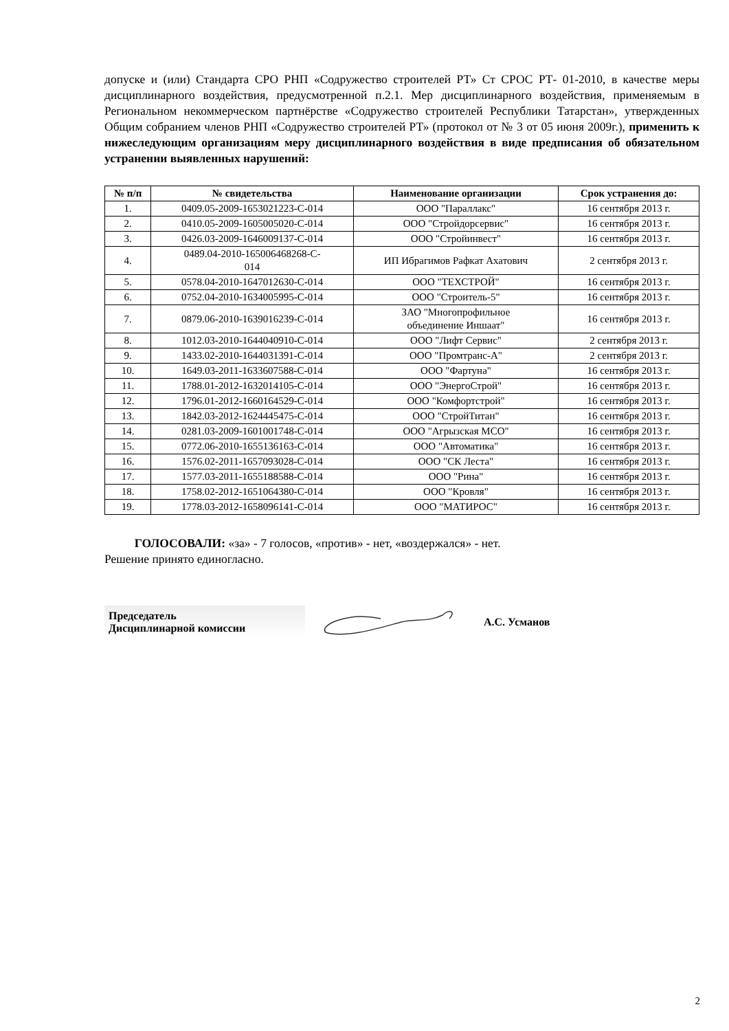допуске и (или) Стандарта СРО РНП «Содружество строителей РТ» Ст СРОС РТ- 01-2010, в качестве меры дисциплинарного воздействия, предусмотренной п.2.1. Мер дисциплинарного воздействия, применяемым в Региональном некоммерческом партнёрстве «Содружество строителей Республики Татарстан», утвержденных Общим собранием членов РНП «Содружество строителей РТ» (протокол от № 3 от 05 июня 2009г.), применить к нижеследующим организациям меру дисциплинарного воздействия в виде предписания об обязательном устранении выявленных нарушений:
| № п/п | № свидетельства | Наименование организации | Срок устранения до: |
| --- | --- | --- | --- |
| 1. | 0409.05-2009-1653021223-С-014 | ООО "Параллакс" | 16 сентября 2013 г. |
| 2. | 0410.05-2009-1605005020-С-014 | ООО "Стройдорсервис" | 16 сентября 2013 г. |
| 3. | 0426.03-2009-1646009137-С-014 | ООО "Стройинвест" | 16 сентября 2013 г. |
| 4. | 0489.04-2010-165006468268-С- 014 | ИП Ибрагимов Рафкат Ахатович | 2 сентября 2013 г. |
| 5. | 0578.04-2010-1647012630-С-014 | ООО "ТЕХСТРОЙ" | 16 сентября 2013 г. |
| 6. | 0752.04-2010-1634005995-С-014 | ООО "Строитель-5" | 16 сентября 2013 г. |
| 7. | 0879.06-2010-1639016239-С-014 | ЗАО "Многопрофильное объединение Иншаат" | 16 сентября 2013 г. |
| 8. | 1012.03-2010-1644040910-С-014 | ООО "Лифт Сервис" | 2 сентября 2013 г. |
| 9. | 1433.02-2010-1644031391-С-014 | ООО "Промтранс-А" | 2 сентября 2013 г. |
| 10. | 1649.03-2011-1633607588-С-014 | ООО "Фартуна" | 16 сентября 2013 г. |
| 11. | 1788.01-2012-1632014105-С-014 | ООО "ЭнергоСтрой" | 16 сентября 2013 г. |
| 12. | 1796.01-2012-1660164529-С-014 | ООО "Комфортстрой" | 16 сентября 2013 г. |
| 13. | 1842.03-2012-1624445475-С-014 | ООО "СтройТитан" | 16 сентября 2013 г. |
| 14. | 0281.03-2009-1601001748-С-014 | ООО "Агрызская МСО" | 16 сентября 2013 г. |
| 15. | 0772.06-2010-1655136163-С-014 | ООО "Автоматика" | 16 сентября 2013 г. |
| 16. | 1576.02-2011-1657093028-С-014 | ООО "СК Леста" | 16 сентября 2013 г. |
| 17. | 1577.03-2011-1655188588-С-014 | ООО "Рина" | 16 сентября 2013 г. |
| 18. | 1758.02-2012-1651064380-С-014 | ООО "Кровля" | 16 сентября 2013 г. |
| 19. | 1778.03-2012-1658096141-С-014 | ООО "МАТИРОС" | 16 сентября 2013 г. |
ГОЛОСОВАЛИ: «за» - 7 голосов, «против» - нет, «воздержался» - нет.
Решение принято единогласно.
Председатель
Дисциплинарной комиссии
А.С. Усманов
2